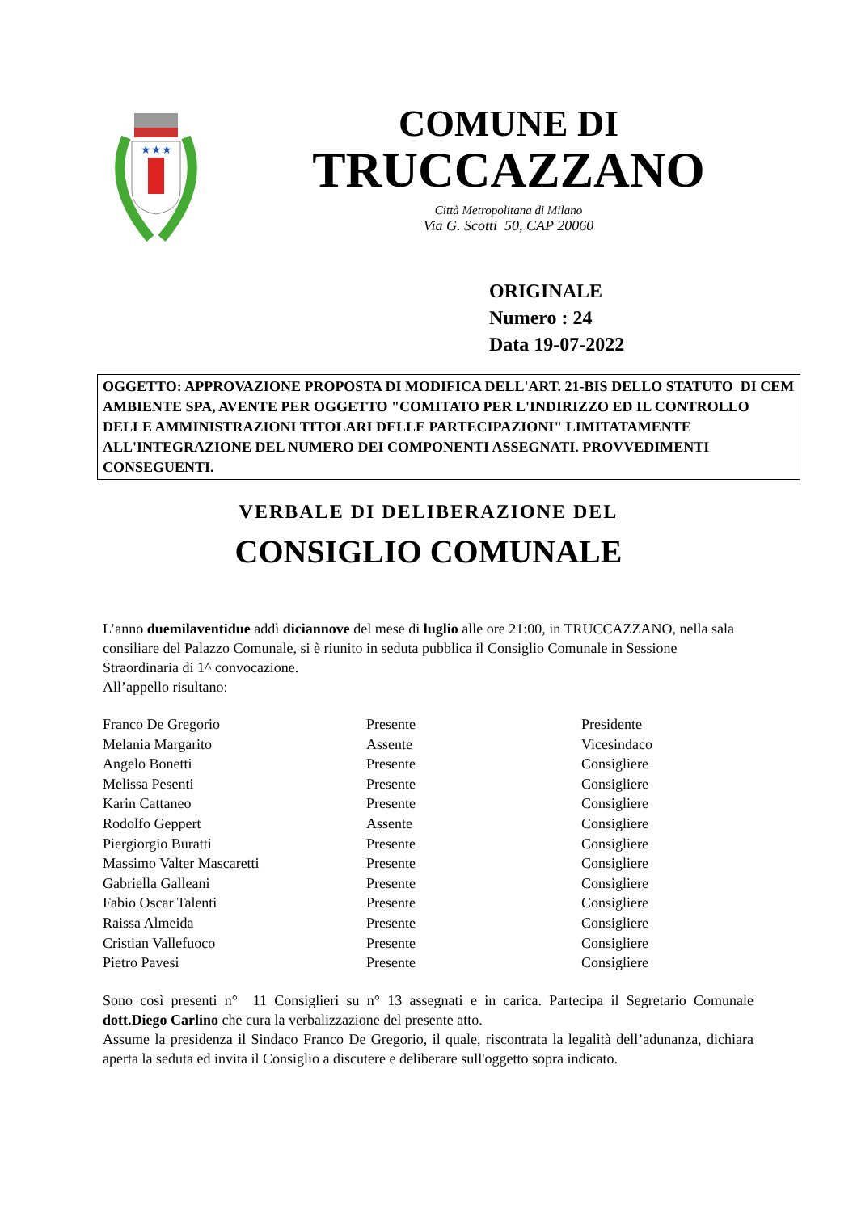★★★
COMUNE DI
TRUCCAZZANO
Città Metropolitana di Milano
Via G. Scotti 50, CAP 20060
ORIGINALE
Numero : 24
Data 19-07-2022
OGGETTO: APPROVAZIONE PROPOSTA DI MODIFICA DELL'ART. 21-BIS DELLO STATUTO DI CEM AMBIENTE SPA, AVENTE PER OGGETTO "COMITATO PER L'INDIRIZZO ED IL CONTROLLO DELLE AMMINISTRAZIONI TITOLARI DELLE PARTECIPAZIONI" LIMITATAMENTE ALL'INTEGRAZIONE DEL NUMERO DEI COMPONENTI ASSEGNATI. PROVVEDIMENTI CONSEGUENTI.
VERBALE DI DELIBERAZIONE DEL
CONSIGLIO COMUNALE
L’anno duemilaventidue addì diciannove del mese di luglio alle ore 21:00, in TRUCCAZZANO, nella sala consiliare del Palazzo Comunale, si è riunito in seduta pubblica il Consiglio Comunale in Sessione Straordinaria di 1^ convocazione.
All’appello risultano:
| Franco De Gregorio | Presente | Presidente |
| Melania Margarito | Assente | Vicesindaco |
| Angelo Bonetti | Presente | Consigliere |
| Melissa Pesenti | Presente | Consigliere |
| Karin Cattaneo | Presente | Consigliere |
| Rodolfo Geppert | Assente | Consigliere |
| Piergiorgio Buratti | Presente | Consigliere |
| Massimo Valter Mascaretti | Presente | Consigliere |
| Gabriella Galleani | Presente | Consigliere |
| Fabio Oscar Talenti | Presente | Consigliere |
| Raissa Almeida | Presente | Consigliere |
| Cristian Vallefuoco | Presente | Consigliere |
| Pietro Pavesi | Presente | Consigliere |
Sono così presenti n° 11 Consiglieri su n° 13 assegnati e in carica. Partecipa il Segretario Comunale dott.Diego Carlino che cura la verbalizzazione del presente atto.
Assume la presidenza il Sindaco Franco De Gregorio, il quale, riscontrata la legalità dell’adunanza, dichiara aperta la seduta ed invita il Consiglio a discutere e deliberare sull'oggetto sopra indicato.